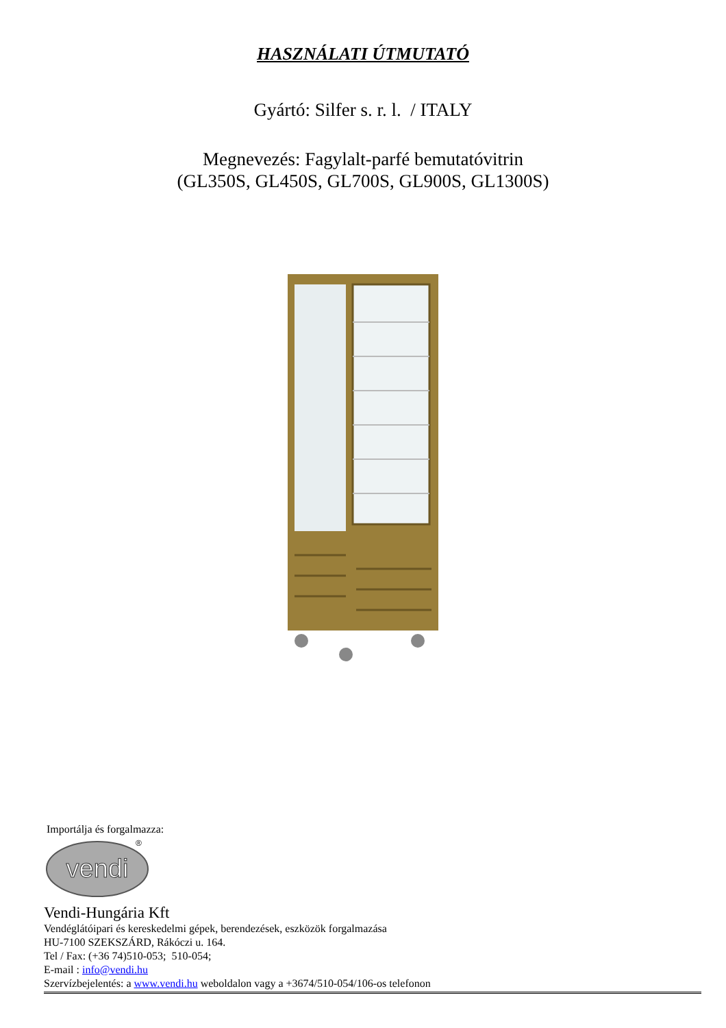HASZNÁLATI ÚTMUTATÓ
Gyártó: Silfer s. r. l. / ITALY
Megnevezés: Fagylalt-parfé bemutatóvitrin
(GL350S, GL450S, GL700S, GL900S, GL1300S)
Importálja és forgalmazza:
vendi
®
Vendi-Hungária Kft
Vendéglátóipari és kereskedelmi gépek, berendezések, eszközök forgalmazása
HU-7100 SZEKSZÁRD, Rákóczi u. 164.
Tel / Fax: (+36 74)510-053; 510-054;
E-mail : info@vendi.hu
Szervízbejelentés: a www.vendi.hu weboldalon vagy a +3674/510-054/106-os telefonon